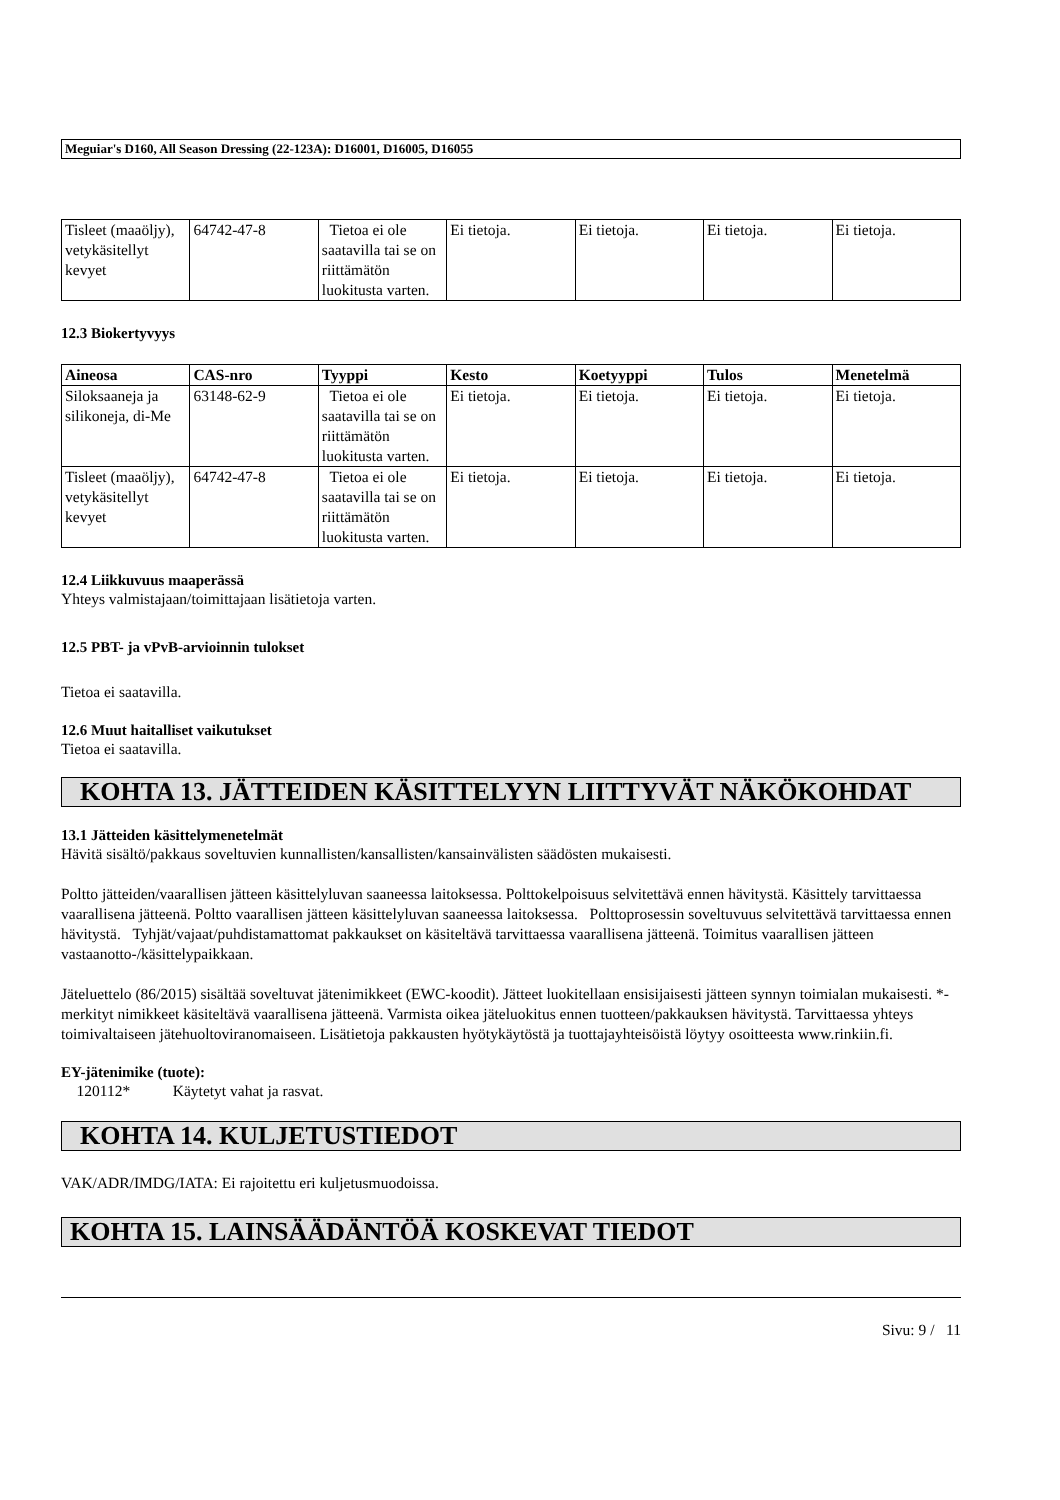Meguiar's D160, All Season Dressing (22-123A): D16001, D16005, D16055
| Tisleet (maaöljy), vetykäsitellyt kevyet | 64742-47-8 | Tietoa ei ole saatavilla tai se on riittämätön luokitusta varten. | Ei tietoja. | Ei tietoja. | Ei tietoja. | Ei tietoja. |
12.3 Biokertyvyys
| Aineosa | CAS-nro | Tyyppi | Kesto | Koetyyppi | Tulos | Menetelmä |
| --- | --- | --- | --- | --- | --- | --- |
| Siloksaaneja ja silikoneja, di-Me | 63148-62-9 | Tietoa ei ole saatavilla tai se on riittämätön luokitusta varten. | Ei tietoja. | Ei tietoja. | Ei tietoja. | Ei tietoja. |
| Tisleet (maaöljy), vetykäsitellyt kevyet | 64742-47-8 | Tietoa ei ole saatavilla tai se on riittämätön luokitusta varten. | Ei tietoja. | Ei tietoja. | Ei tietoja. | Ei tietoja. |
12.4 Liikkuvuus maaperässä
Yhteys valmistajaan/toimittajaan lisätietoja varten.
12.5 PBT- ja vPvB-arvioinnin tulokset
Tietoa ei saatavilla.
12.6 Muut haitalliset vaikutukset
Tietoa ei saatavilla.
KOHTA 13. JÄTTEIDEN KÄSITTELYYN LIITTYVÄT NÄKÖKOHDAT
13.1 Jätteiden käsittelymenetelmät
Hävitä sisältö/pakkaus soveltuvien kunnallisten/kansallisten/kansainvälisten säädösten mukaisesti.
Poltto jätteiden/vaarallisen jätteen käsittelyluvan saaneessa laitoksessa. Polttokelpoisuus selvitettävä ennen hävitystä. Käsittely tarvittaessa vaarallisena jätteenä. Poltto vaarallisen jätteen käsittelyluvan saaneessa laitoksessa. Polttoprosessin soveltuvuus selvitettävä tarvittaessa ennen hävitystä. Tyhjät/vajaat/puhdistamattomat pakkaukset on käsiteltävä tarvittaessa vaarallisena jätteenä. Toimitus vaarallisen jätteen vastaanotto-/käsittelypaikkaan.
Jäteluettelo (86/2015) sisältää soveltuvat jätenimikkeet (EWC-koodit). Jätteet luokitellaan ensisijaisesti jätteen synnyn toimialan mukaisesti. *-merkityt nimikkeet käsiteltävä vaarallisena jätteenä. Varmista oikea jäteluokitus ennen tuotteen/pakkauksen hävitystä. Tarvittaessa yhteys toimivaltaiseen jätehuoltoviranomaiseen. Lisätietoja pakkausten hyötykäytöstä ja tuottajayhteisöistä löytyy osoitteesta www.rinkiin.fi.
EY-jätenimike (tuote):
120112* Käytetyt vahat ja rasvat.
KOHTA 14. KULJETUSTIEDOT
VAK/ADR/IMDG/IATA: Ei rajoitettu eri kuljetusmuodoissa.
KOHTA 15. LAINSÄÄDÄNTÖÄ KOSKEVAT TIEDOT
Sivu: 9 / 11